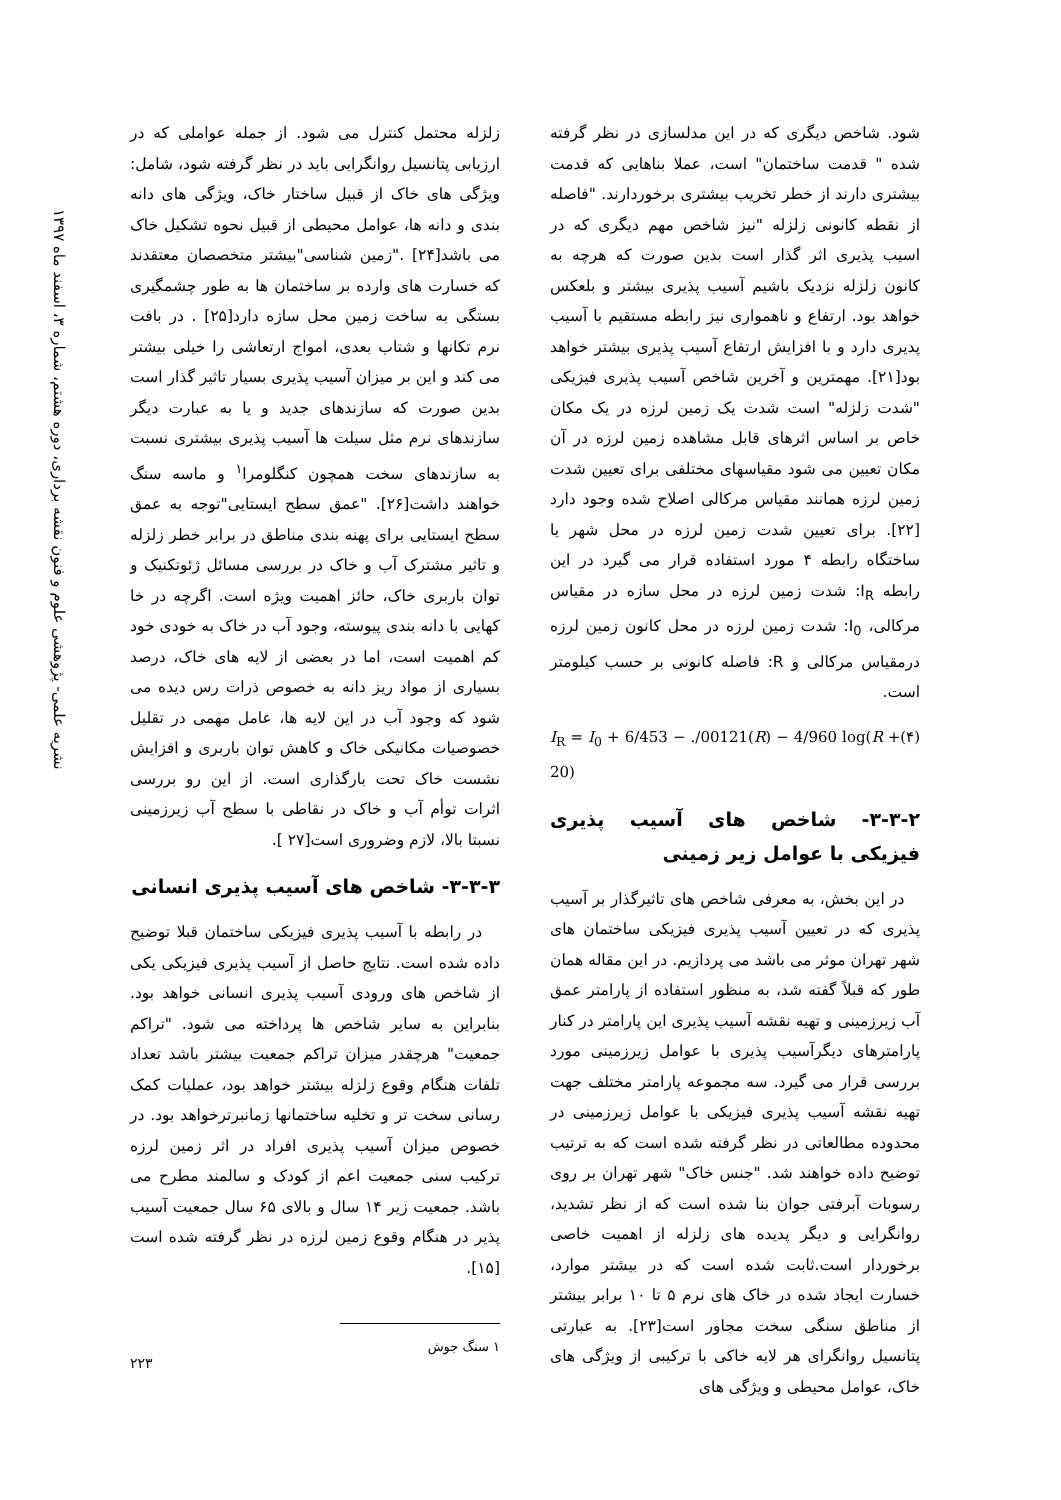نشریه علمی- پژوهشی علوم و فنون نقشه برداری، دوره هشتم، شماره ۳، اسفند ماه ۱۳۹۷
شود. شاخص دیگری که در این مدلسازی در نظر گرفته شده " قدمت ساختمان" است، عملا بناهایی که قدمت بیشتری دارند از خطر تخریب بیشتری برخوردارند. "فاصله از نقطه کانونی زلزله "نیز شاخص مهم دیگری که در اسیب پذیری اثر گذار است بدین صورت که هرچه به کانون زلزله نزدیک باشیم آسیب پذیری بیشتر و بلعکس خواهد بود. ارتفاع و ناهمواری نیز رابطه مستقیم با آسیب پدیری دارد و با افزایش ارتفاع آسیب پذیری بیشتر خواهد بود[۲۱]. مهمترین و آخرین شاخص آسیب پذیری فیزیکی "شدت زلزله" است شدت یک زمین لرزه در یک مکان خاص بر اساس اثرهای قابل مشاهده زمین لرزه در آن مکان تعیین می شود مقیاسهای مختلفی برای تعیین شدت زمین لرزه همانند مقیاس مرکالی اصلاح شده وجود دارد [۲۲]. برای تعیین شدت زمین لرزه در محل شهر یا ساختگاه رابطه ۴ مورد استفاده قرار می گیرد در این رابطه I<sub>R</sub>: شدت زمین لرزه در محل سازه در مقیاس مرکالی، I<sub>0</sub>: شدت زمین لرزه در محل کانون زمین لرزه درمقیاس مرکالی و R: فاصله کانونی بر حسب کیلومتر است.
I<sub>R</sub> = I<sub>0</sub> + 6/453 − ./00121(R) − 4/960 log(R + 20) (۴)
۳-۳-۲- شاخص های آسیب پذیری فیزیکی با عوامل زیر زمینی
در این بخش، به معرفی شاخص های تاثیرگذار بر آسیب پذیری که در تعیین آسیب پذیری فیزیکی ساختمان های شهر تهران موثر می باشد می پردازیم. در این مقاله همان طور که قبلاً گفته شد، به منظور استفاده از پارامتر عمق آب زیرزمینی و تهیه نقشه آسیب پذیری این پارامتر در کنار پارامترهای دیگرآسیب پذیری با عوامل زیرزمینی مورد بررسی قرار می گیرد. سه مجموعه پارامتر مختلف جهت تهیه نقشه آسیب پذیری فیزیکی با عوامل زیرزمینی در محدوده مطالعاتی در نظر گرفته شده است که به ترتیب توضیح داده خواهند شد. "جنس خاک" شهر تهران بر روی رسوبات آبرفتی جوان بنا شده است که از نظر تشدید، روانگرایی و دیگر پدیده های زلزله از اهمیت خاصی برخوردار است.ثابت شده است که در بیشتر موارد، خسارت ایجاد شده در خاک های نرم ۵ تا ۱۰ برابر بیشتر از مناطق سنگی سخت مجاور است[۲۳]. به عبارتی پتانسیل روانگرای هر لایه خاکی با ترکیبی از ویژگی های خاک، عوامل محیطی و ویژگی های
زلزله محتمل کنترل می شود. از جمله عواملی که در ارزیابی پتانسیل روانگرایی باید در نظر گرفته شود، شامل: ویژگی های خاک از قبیل ساختار خاک، ویژگی های دانه بندی و دانه ها، عوامل محیطی از قبیل نحوه تشکیل خاک می باشد[۲۴] ."زمین شناسی"بیشتر متخصصان معتقدند که خسارت های وارده بر ساختمان ها به طور چشمگیری بستگی به ساخت زمین محل سازه دارد[۲۵] . در بافت نرم تکانها و شتاب بعدی، امواج ارتعاشی را خیلی بیشتر می کند و این بر میزان آسیب پذیری بسیار تاثیر گذار است بدین صورت که سازندهای جدید و یا به عبارت دیگر سازندهای نرم مثل سیلت ها آسیب پذیری بیشتری نسبت به سازندهای سخت همچون کنگلومرا<sup>۱</sup> و ماسه سنگ خواهند داشت[۲۶]. "عمق سطح ایستایی"توجه به عمق سطح ایستایی برای پهنه بندی مناطق در برابر خطر زلزله و تاثیر مشترک آب و خاک در بررسی مسائل ژئوتکنیک و توان باربری خاک، حائز اهمیت ویژه است. اگرچه در خا کهایی با دانه بندی پیوسته، وجود آب در خاک به خودی خود کم اهمیت است، اما در بعضی از لایه های خاک، درصد بسیاری از مواد ریز دانه به خصوص ذرات رس دیده می شود که وجود آب در این لایه ها، عامل مهمی در تقلیل خصوصیات مکانیکی خاک و کاهش توان باربری و افزایش نشست خاک تحت بارگذاری است. از این رو بررسی اثرات توأم آب و خاک در نقاطی با سطح آب زیرزمینی نسبتا بالا، لازم وضروری است[۲۷ ].
۳-۳-۳- شاخص های آسیب پذیری انسانی
در رابطه با آسیب پذیری فیزیکی ساختمان قبلا توضیح داده شده است. نتایج حاصل از آسیب پذیری فیزیکی یکی از شاخص های ورودی آسیب پذیری انسانی خواهد بود. بنابراین به سایر شاخص ها پرداخته می شود. "تراکم جمعیت" هرچقدر میزان تراکم جمعیت بیشتر باشد تعداد تلفات هنگام وقوع زلزله بیشتر خواهد بود، عملیات کمک رسانی سخت تر و تخلیه ساختمانها زمانبرترخواهد بود. در خصوص میزان آسیب پذیری افراد در اثر زمین لرزه ترکیب سنی جمعیت اعم از کودک و سالمند مطرح می باشد. جمعیت زیر ۱۴ سال و بالای ۶۵ سال جمعیت آسیب پذیر در هنگام وقوع زمین لرزه در نظر گرفته شده است [۱۵].
۱ سنگ جوش
۲۲۳